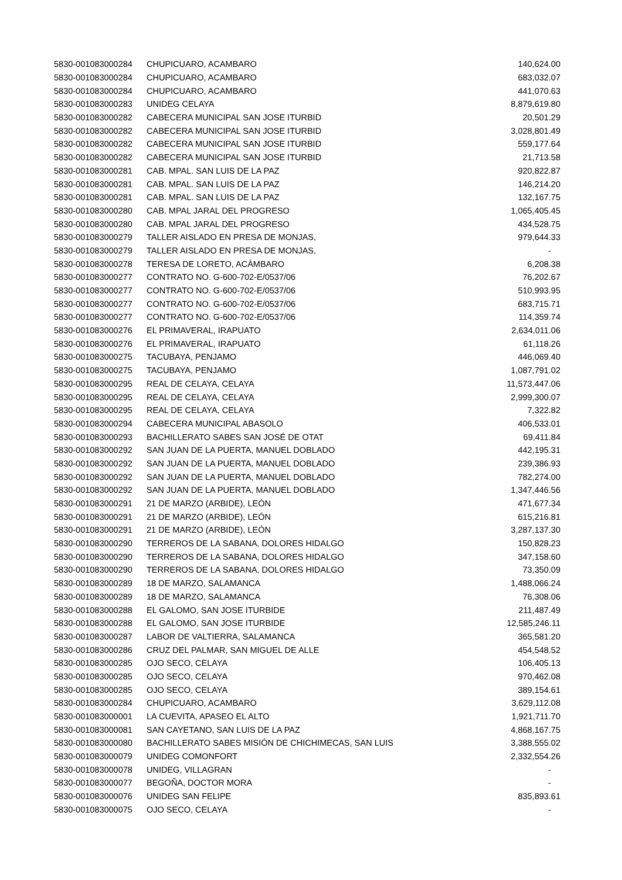| 5830-001083000284 | CHUPICUARO, ACAMBARO | 140,624.00 |
| 5830-001083000284 | CHUPICUARO, ACAMBARO | 683,032.07 |
| 5830-001083000284 | CHUPICUARO, ACAMBARO | 441,070.63 |
| 5830-001083000283 | UNIDEG CELAYA | 8,879,619.80 |
| 5830-001083000282 | CABECERA MUNICIPAL SAN JOSE ITURBID | 20,501.29 |
| 5830-001083000282 | CABECERA MUNICIPAL SAN JOSE ITURBID | 3,028,801.49 |
| 5830-001083000282 | CABECERA MUNICIPAL SAN JOSE ITURBID | 559,177.64 |
| 5830-001083000282 | CABECERA MUNICIPAL SAN JOSE ITURBID | 21,713.58 |
| 5830-001083000281 | CAB. MPAL. SAN LUIS DE LA PAZ | 920,822.87 |
| 5830-001083000281 | CAB. MPAL. SAN LUIS DE LA PAZ | 146,214.20 |
| 5830-001083000281 | CAB. MPAL. SAN LUIS DE LA PAZ | 132,167.75 |
| 5830-001083000280 | CAB. MPAL JARAL DEL PROGRESO | 1,065,405.45 |
| 5830-001083000280 | CAB. MPAL JARAL DEL PROGRESO | 434,528.75 |
| 5830-001083000279 | TALLER AISLADO EN PRESA DE MONJAS, | 979,644.33 |
| 5830-001083000279 | TALLER AISLADO EN PRESA DE MONJAS, | - |
| 5830-001083000278 | TERESA DE LORETO, ACÁMBARO | 6,208.38 |
| 5830-001083000277 | CONTRATO NO. G-600-702-E/0537/06 | 76,202.67 |
| 5830-001083000277 | CONTRATO NO. G-600-702-E/0537/06 | 510,993.95 |
| 5830-001083000277 | CONTRATO NO. G-600-702-E/0537/06 | 683,715.71 |
| 5830-001083000277 | CONTRATO NO. G-600-702-E/0537/06 | 114,359.74 |
| 5830-001083000276 | EL PRIMAVERAL, IRAPUATO | 2,634,011.06 |
| 5830-001083000276 | EL PRIMAVERAL, IRAPUATO | 61,118.26 |
| 5830-001083000275 | TACUBAYA, PENJAMO | 446,069.40 |
| 5830-001083000275 | TACUBAYA, PENJAMO | 1,087,791.02 |
| 5830-001083000295 | REAL DE CELAYA, CELAYA | 11,573,447.06 |
| 5830-001083000295 | REAL DE CELAYA, CELAYA | 2,999,300.07 |
| 5830-001083000295 | REAL DE CELAYA, CELAYA | 7,322.82 |
| 5830-001083000294 | CABECERA MUNICIPAL ABASOLO | 406,533.01 |
| 5830-001083000293 | BACHILLERATO SABES SAN JOSÉ DE OTAT | 69,411.84 |
| 5830-001083000292 | SAN JUAN DE LA PUERTA, MANUEL DOBLADO | 442,195.31 |
| 5830-001083000292 | SAN JUAN DE LA PUERTA, MANUEL DOBLADO | 239,386.93 |
| 5830-001083000292 | SAN JUAN DE LA PUERTA, MANUEL DOBLADO | 782,274.00 |
| 5830-001083000292 | SAN JUAN DE LA PUERTA, MANUEL DOBLADO | 1,347,446.56 |
| 5830-001083000291 | 21 DE MARZO (ARBIDE), LEÓN | 471,677.34 |
| 5830-001083000291 | 21 DE MARZO (ARBIDE), LEÓN | 615,216.81 |
| 5830-001083000291 | 21 DE MARZO (ARBIDE), LEÓN | 3,287,137.30 |
| 5830-001083000290 | TERREROS DE LA SABANA, DOLORES HIDALGO | 150,828.23 |
| 5830-001083000290 | TERREROS DE LA SABANA, DOLORES HIDALGO | 347,158.60 |
| 5830-001083000290 | TERREROS DE LA SABANA, DOLORES HIDALGO | 73,350.09 |
| 5830-001083000289 | 18 DE MARZO, SALAMANCA | 1,488,066.24 |
| 5830-001083000289 | 18 DE MARZO, SALAMANCA | 76,308.06 |
| 5830-001083000288 | EL GALOMO, SAN JOSE ITURBIDE | 211,487.49 |
| 5830-001083000288 | EL GALOMO, SAN JOSE ITURBIDE | 12,585,246.11 |
| 5830-001083000287 | LABOR DE VALTIERRA, SALAMANCA | 365,581.20 |
| 5830-001083000286 | CRUZ DEL PALMAR, SAN MIGUEL DE ALLE | 454,548.52 |
| 5830-001083000285 | OJO SECO, CELAYA | 106,405.13 |
| 5830-001083000285 | OJO SECO, CELAYA | 970,462.08 |
| 5830-001083000285 | OJO SECO, CELAYA | 389,154.61 |
| 5830-001083000284 | CHUPICUARO, ACAMBARO | 3,629,112.08 |
| 5830-001083000001 | LA CUEVITA, APASEO EL ALTO | 1,921,711.70 |
| 5830-001083000081 | SAN CAYETANO, SAN LUIS DE LA PAZ | 4,868,167.75 |
| 5830-001083000080 | BACHILLERATO SABES MISIÓN DE CHICHIMECAS, SAN LUIS | 3,388,555.02 |
| 5830-001083000079 | UNIDEG COMONFORT | 2,332,554.26 |
| 5830-001083000078 | UNIDEG, VILLAGRAN | - |
| 5830-001083000077 | BEGOÑA, DOCTOR MORA | - |
| 5830-001083000076 | UNIDEG SAN FELIPE | 835,893.61 |
| 5830-001083000075 | OJO SECO, CELAYA | - |